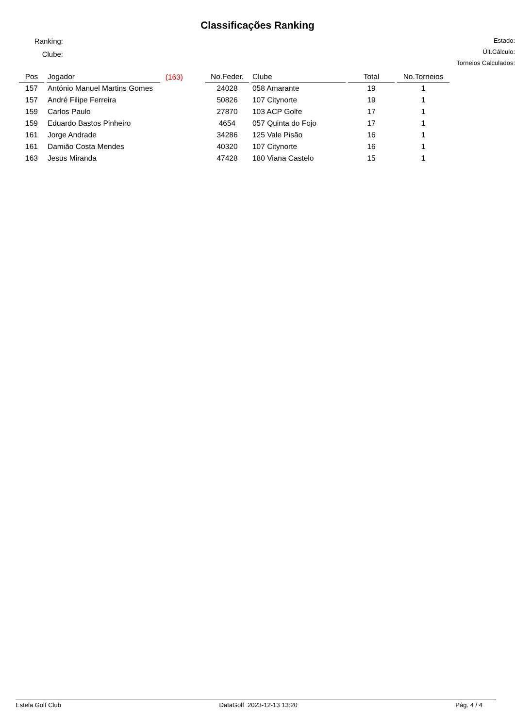Classificações Ranking
Ranking:
Clube:
Estado:
Últ.Cálculo:
Torneios Calculados:
| Pos | Jogador | (163) | | No.Feder. | Clube | Total | No.Torneios |
| --- | --- | --- | --- | --- | --- | --- | --- |
| 157 | António Manuel Martins Gomes | | | 24028 | 058 Amarante | 19 | 1 |
| 157 | André Filipe Ferreira | | | 50826 | 107 Citynorte | 19 | 1 |
| 159 | Carlos Paulo | | | 27870 | 103 ACP Golfe | 17 | 1 |
| 159 | Eduardo Bastos Pinheiro | | | 4654 | 057 Quinta do Fojo | 17 | 1 |
| 161 | Jorge Andrade | | | 34286 | 125 Vale Pisão | 16 | 1 |
| 161 | Damião Costa Mendes | | | 40320 | 107 Citynorte | 16 | 1 |
| 163 | Jesus Miranda | | | 47428 | 180 Viana Castelo | 15 | 1 |
Estela Golf Club DataGolf 2023-12-13 13:20 Pág. 4 / 4